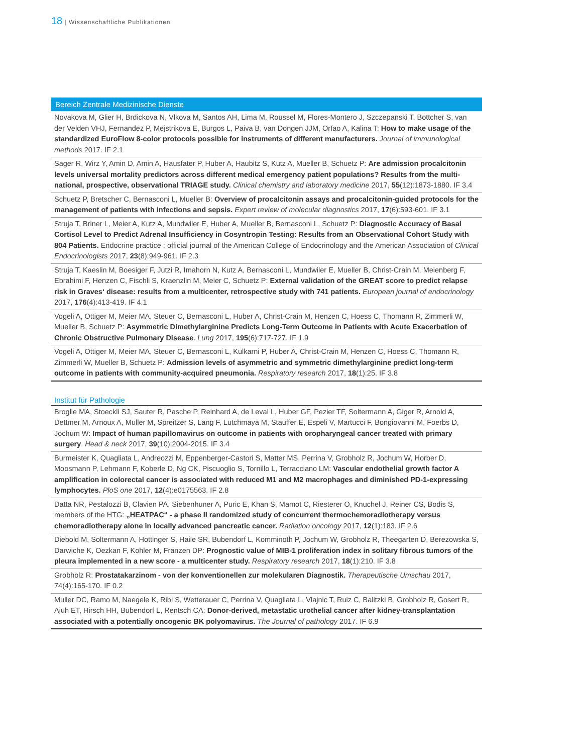18 | Wissenschaftliche Publikationen
Bereich Zentrale Medizinische Dienste
Novakova M, Glier H, Brdickova N, Vlkova M, Santos AH, Lima M, Roussel M, Flores-Montero J, Szczepanski T, Bottcher S, van der Velden VHJ, Fernandez P, Mejstrikova E, Burgos L, Paiva B, van Dongen JJM, Orfao A, Kalina T: How to make usage of the standardized EuroFlow 8-color protocols possible for instruments of different manufacturers. Journal of immunological methods 2017. IF 2.1
Sager R, Wirz Y, Amin D, Amin A, Hausfater P, Huber A, Haubitz S, Kutz A, Mueller B, Schuetz P: Are admission procalcitonin levels universal mortality predictors across different medical emergency patient populations? Results from the multi-national, prospective, observational TRIAGE study. Clinical chemistry and laboratory medicine 2017, 55(12):1873-1880. IF 3.4
Schuetz P, Bretscher C, Bernasconi L, Mueller B: Overview of procalcitonin assays and procalcitonin-guided protocols for the management of patients with infections and sepsis. Expert review of molecular diagnostics 2017, 17(6):593-601. IF 3.1
Struja T, Briner L, Meier A, Kutz A, Mundwiler E, Huber A, Mueller B, Bernasconi L, Schuetz P: Diagnostic Accuracy of Basal Cortisol Level to Predict Adrenal Insufficiency in Cosyntropin Testing: Results from an Observational Cohort Study with 804 Patients. Endocrine practice : official journal of the American College of Endocrinology and the American Association of Clinical Endocrinologists 2017, 23(8):949-961. IF 2.3
Struja T, Kaeslin M, Boesiger F, Jutzi R, Imahorn N, Kutz A, Bernasconi L, Mundwiler E, Mueller B, Christ-Crain M, Meienberg F, Ebrahimi F, Henzen C, Fischli S, Kraenzlin M, Meier C, Schuetz P: External validation of the GREAT score to predict relapse risk in Graves‘ disease: results from a multicenter, retrospective study with 741 patients. European journal of endocrinology 2017, 176(4):413-419. IF 4.1
Vogeli A, Ottiger M, Meier MA, Steuer C, Bernasconi L, Huber A, Christ-Crain M, Henzen C, Hoess C, Thomann R, Zimmerli W, Mueller B, Schuetz P: Asymmetric Dimethylarginine Predicts Long-Term Outcome in Patients with Acute Exacerbation of Chronic Obstructive Pulmonary Disease. Lung 2017, 195(6):717-727. IF 1.9
Vogeli A, Ottiger M, Meier MA, Steuer C, Bernasconi L, Kulkarni P, Huber A, Christ-Crain M, Henzen C, Hoess C, Thomann R, Zimmerli W, Mueller B, Schuetz P: Admission levels of asymmetric and symmetric dimethylarginine predict long-term outcome in patients with community-acquired pneumonia. Respiratory research 2017, 18(1):25. IF 3.8
Institut für Pathologie
Broglie MA, Stoeckli SJ, Sauter R, Pasche P, Reinhard A, de Leval L, Huber GF, Pezier TF, Soltermann A, Giger R, Arnold A, Dettmer M, Arnoux A, Muller M, Spreitzer S, Lang F, Lutchmaya M, Stauffer E, Espeli V, Martucci F, Bongiovanni M, Foerbs D, Jochum W: Impact of human papillomavirus on outcome in patients with oropharyngeal cancer treated with primary surgery. Head & neck 2017, 39(10):2004-2015. IF 3.4
Burmeister K, Quagliata L, Andreozzi M, Eppenberger-Castori S, Matter MS, Perrina V, Grobholz R, Jochum W, Horber D, Moosmann P, Lehmann F, Koberle D, Ng CK, Piscuoglio S, Tornillo L, Terracciano LM: Vascular endothelial growth factor A amplification in colorectal cancer is associated with reduced M1 and M2 macrophages and diminished PD-1-expressing lymphocytes. PloS one 2017, 12(4):e0175563. IF 2.8
Datta NR, Pestalozzi B, Clavien PA, Siebenhuner A, Puric E, Khan S, Mamot C, Riesterer O, Knuchel J, Reiner CS, Bodis S, members of the HTG: „HEATPAC“ - a phase II randomized study of concurrent thermochemoradiotherapy versus chemoradiotherapy alone in locally advanced pancreatic cancer. Radiation oncology 2017, 12(1):183. IF 2.6
Diebold M, Soltermann A, Hottinger S, Haile SR, Bubendorf L, Komminoth P, Jochum W, Grobholz R, Theegarten D, Berezowska S, Darwiche K, Oezkan F, Kohler M, Franzen DP: Prognostic value of MIB-1 proliferation index in solitary fibrous tumors of the pleura implemented in a new score - a multicenter study. Respiratory research 2017, 18(1):210. IF 3.8
Grobholz R: Prostatakarzinom - von der konventionellen zur molekularen Diagnostik. Therapeutische Umschau 2017, 74(4):165-170. IF 0.2
Muller DC, Ramo M, Naegele K, Ribi S, Wetterauer C, Perrina V, Quagliata L, Vlajnic T, Ruiz C, Balitzki B, Grobholz R, Gosert R, Ajuh ET, Hirsch HH, Bubendorf L, Rentsch CA: Donor-derived, metastatic urothelial cancer after kidney-transplantation associated with a potentially oncogenic BK polyomavirus. The Journal of pathology 2017. IF 6.9